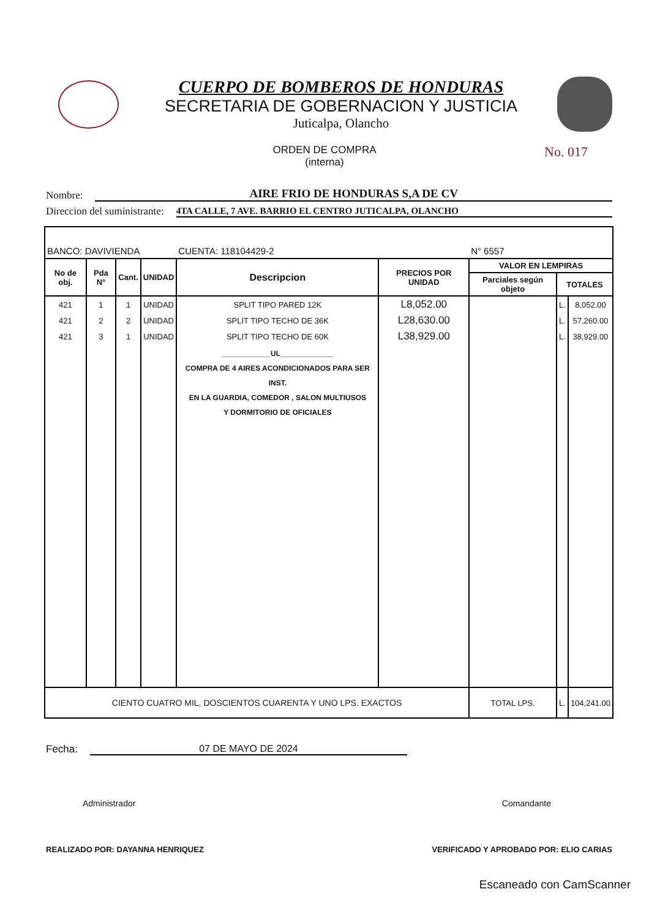CUERPO DE BOMBEROS DE HONDURAS
SECRETARIA DE GOBERNACION Y JUSTICIA
Juticalpa, Olancho
ORDEN DE COMPRA
(interna)
No. 017
Nombre: AIRE FRIO DE HONDURAS S,A DE CV
Direccion del suministrante: 4TA CALLE, 7 AVE. BARRIO EL CENTRO JUTICALPA, OLANCHO
| BANCO: DAVIVIENDA | | | | CUENTA: 118104429-2 | | N° 6557 | | |
| No de obj. | Pda N° | Cant. | UNIDAD | Descripcion | PRECIOS POR UNIDAD | VALOR EN LEMPIRAS | | |
| | | | | | | Parciales según objeto | TOTALES | |
| 421 | 1 | 1 | UNIDAD | SPLIT TIPO PARED 12K | L8,052.00 | | L. | 8,052.00 |
| 421 | 2 | 2 | UNIDAD | SPLIT TIPO TECHO DE 36K | L28,630.00 | | L. | 57,260.00 |
| 421 | 3 | 1 | UNIDAD | SPLIT TIPO TECHO DE 60K | L38,929.00 | | L. | 38,929.00 |
| | | | | ____________UL_____________ COMPRA DE 4 AIRES ACONDICIONADOS PARA SER INST. EN LA GUARDIA, COMEDOR , SALON MULTIUSOS Y DORMITORIO DE OFICIALES | | | | |
| CIENTO CUATRO MIL, DOSCIENTOS CUARENTA Y UNO LPS. EXACTOS | | | | | | TOTAL LPS. | L. | 104,241.00 |
Fecha: 07 DE MAYO DE 2024
Administrador Comandante
REALIZADO POR: DAYANNA HENRIQUEZ VERIFICADO Y APROBADO POR: ELIO CARIAS
Escaneado con CamScanner